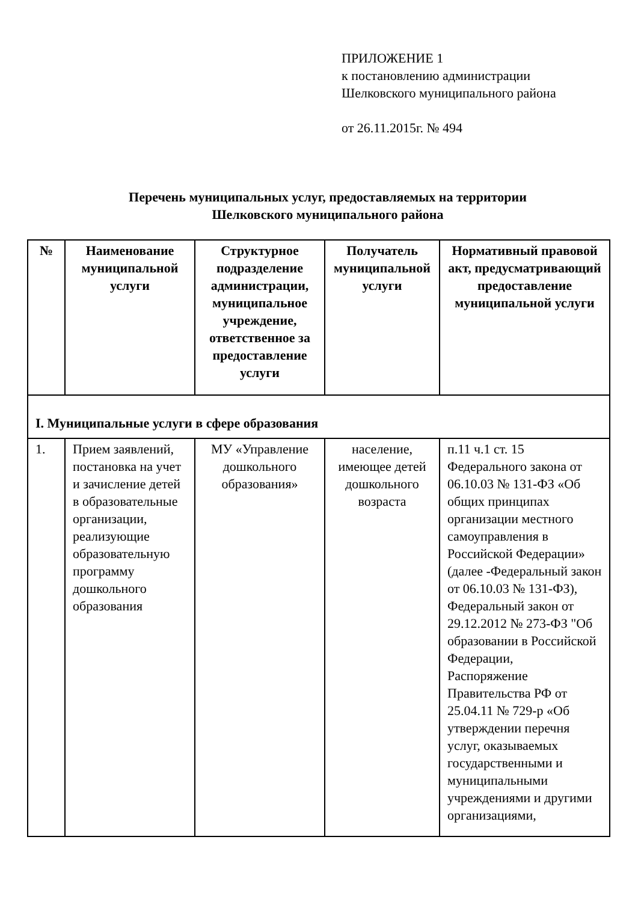ПРИЛОЖЕНИЕ 1
к постановлению администрации
Шелковского муниципального района
от 26.11.2015г. № 494
Перечень муниципальных услуг, предоставляемых на территории
Шелковского муниципального района
| № | Наименование муниципальной услуги | Структурное подразделение администрации, муниципальное учреждение, ответственное за предоставление услуги | Получатель муниципальной услуги | Нормативный правовой акт, предусматривающий предоставление муниципальной услуги |
| --- | --- | --- | --- | --- |
| I. Муниципальные услуги в сфере образования | | | | |
| 1. | Прием заявлений, постановка на учет и зачисление детей в образовательные организации, реализующие образовательную программу дошкольного образования | МУ «Управление дошкольного образования» | население, имеющее детей дошкольного возраста | п.11 ч.1 ст. 15 Федерального закона от 06.10.03 № 131-ФЗ «Об общих принципах организации местного самоуправления в Российской Федерации» (далее -Федеральный закон от 06.10.03 № 131-ФЗ), Федеральный закон от 29.12.2012 № 273-ФЗ "Об образовании в Российской Федерации, Распоряжение Правительства РФ от 25.04.11 № 729-р «Об утверждении перечня услуг, оказываемых государственными и муниципальными учреждениями и другими организациями, |